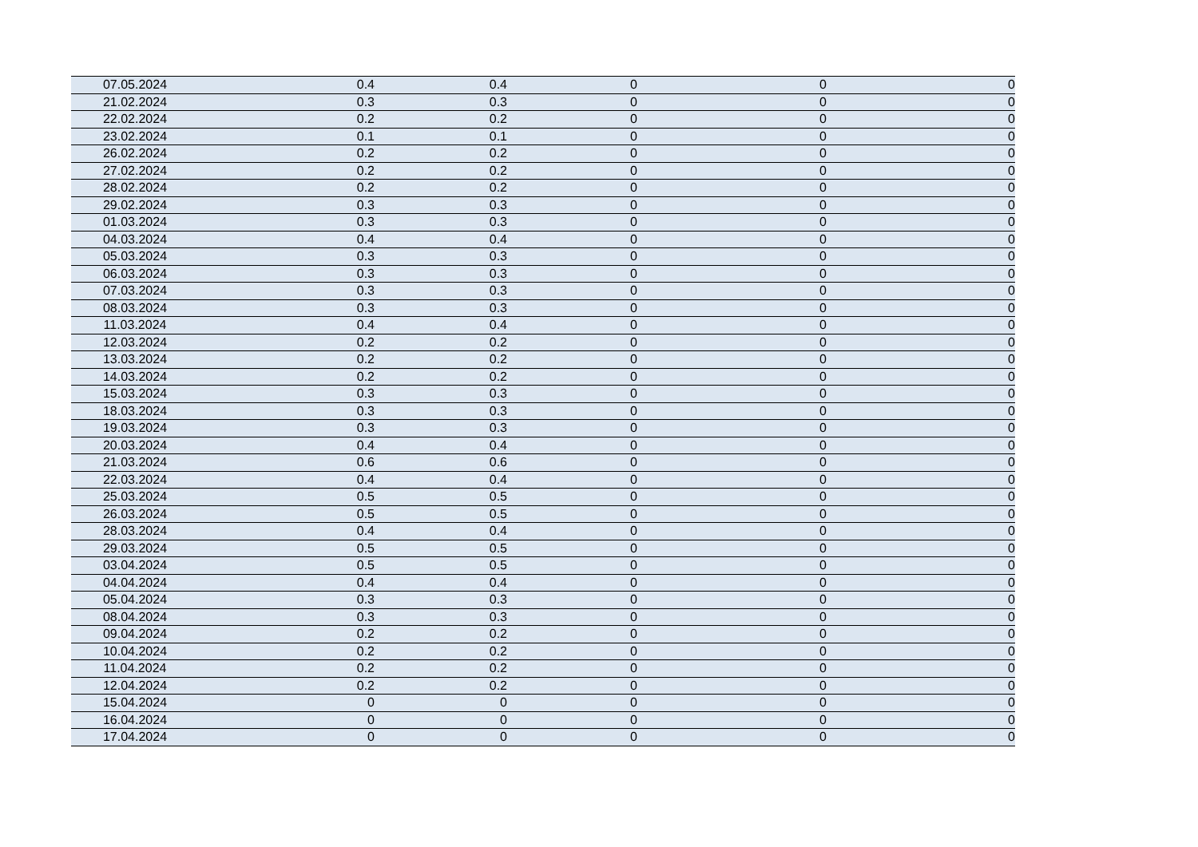| 07.05.2024 | 0.4 | 0.4 | 0 | 0 | 0 |
| 21.02.2024 | 0.3 | 0.3 | 0 | 0 | 0 |
| 22.02.2024 | 0.2 | 0.2 | 0 | 0 | 0 |
| 23.02.2024 | 0.1 | 0.1 | 0 | 0 | 0 |
| 26.02.2024 | 0.2 | 0.2 | 0 | 0 | 0 |
| 27.02.2024 | 0.2 | 0.2 | 0 | 0 | 0 |
| 28.02.2024 | 0.2 | 0.2 | 0 | 0 | 0 |
| 29.02.2024 | 0.3 | 0.3 | 0 | 0 | 0 |
| 01.03.2024 | 0.3 | 0.3 | 0 | 0 | 0 |
| 04.03.2024 | 0.4 | 0.4 | 0 | 0 | 0 |
| 05.03.2024 | 0.3 | 0.3 | 0 | 0 | 0 |
| 06.03.2024 | 0.3 | 0.3 | 0 | 0 | 0 |
| 07.03.2024 | 0.3 | 0.3 | 0 | 0 | 0 |
| 08.03.2024 | 0.3 | 0.3 | 0 | 0 | 0 |
| 11.03.2024 | 0.4 | 0.4 | 0 | 0 | 0 |
| 12.03.2024 | 0.2 | 0.2 | 0 | 0 | 0 |
| 13.03.2024 | 0.2 | 0.2 | 0 | 0 | 0 |
| 14.03.2024 | 0.2 | 0.2 | 0 | 0 | 0 |
| 15.03.2024 | 0.3 | 0.3 | 0 | 0 | 0 |
| 18.03.2024 | 0.3 | 0.3 | 0 | 0 | 0 |
| 19.03.2024 | 0.3 | 0.3 | 0 | 0 | 0 |
| 20.03.2024 | 0.4 | 0.4 | 0 | 0 | 0 |
| 21.03.2024 | 0.6 | 0.6 | 0 | 0 | 0 |
| 22.03.2024 | 0.4 | 0.4 | 0 | 0 | 0 |
| 25.03.2024 | 0.5 | 0.5 | 0 | 0 | 0 |
| 26.03.2024 | 0.5 | 0.5 | 0 | 0 | 0 |
| 28.03.2024 | 0.4 | 0.4 | 0 | 0 | 0 |
| 29.03.2024 | 0.5 | 0.5 | 0 | 0 | 0 |
| 03.04.2024 | 0.5 | 0.5 | 0 | 0 | 0 |
| 04.04.2024 | 0.4 | 0.4 | 0 | 0 | 0 |
| 05.04.2024 | 0.3 | 0.3 | 0 | 0 | 0 |
| 08.04.2024 | 0.3 | 0.3 | 0 | 0 | 0 |
| 09.04.2024 | 0.2 | 0.2 | 0 | 0 | 0 |
| 10.04.2024 | 0.2 | 0.2 | 0 | 0 | 0 |
| 11.04.2024 | 0.2 | 0.2 | 0 | 0 | 0 |
| 12.04.2024 | 0.2 | 0.2 | 0 | 0 | 0 |
| 15.04.2024 | 0 | 0 | 0 | 0 | 0 |
| 16.04.2024 | 0 | 0 | 0 | 0 | 0 |
| 17.04.2024 | 0 | 0 | 0 | 0 | 0 |